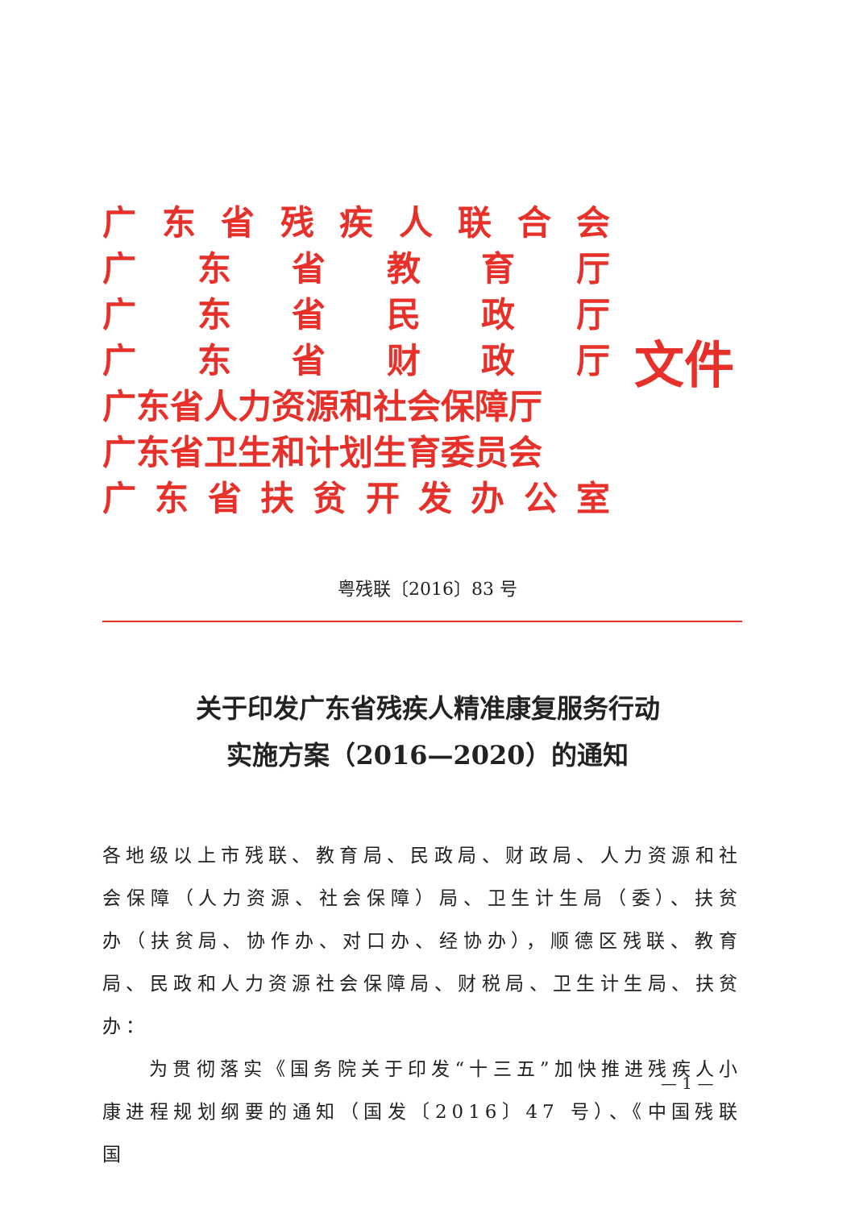广东省残疾人联合会
广东省教育厅
广东省民政厅
广东省财政厅
广东省人力资源和社会保障厅
广东省卫生和计划生育委员会
广东省扶贫开发办公室
文件
粤残联〔2016〕83 号
关于印发广东省残疾人精准康复服务行动
实施方案（2016—2020）的通知
各地级以上市残联、教育局、民政局、财政局、人力资源和社会保障（人力资源、社会保障）局、卫生计生局（委）、扶贫办（扶贫局、协作办、对口办、经协办），顺德区残联、教育局、民政和人力资源社会保障局、财税局、卫生计生局、扶贫办：
  为贯彻落实《国务院关于印发“十三五”加快推进残疾人小康进程规划纲要的通知（国发〔2016〕47 号）、《中国残联国
— 1 —